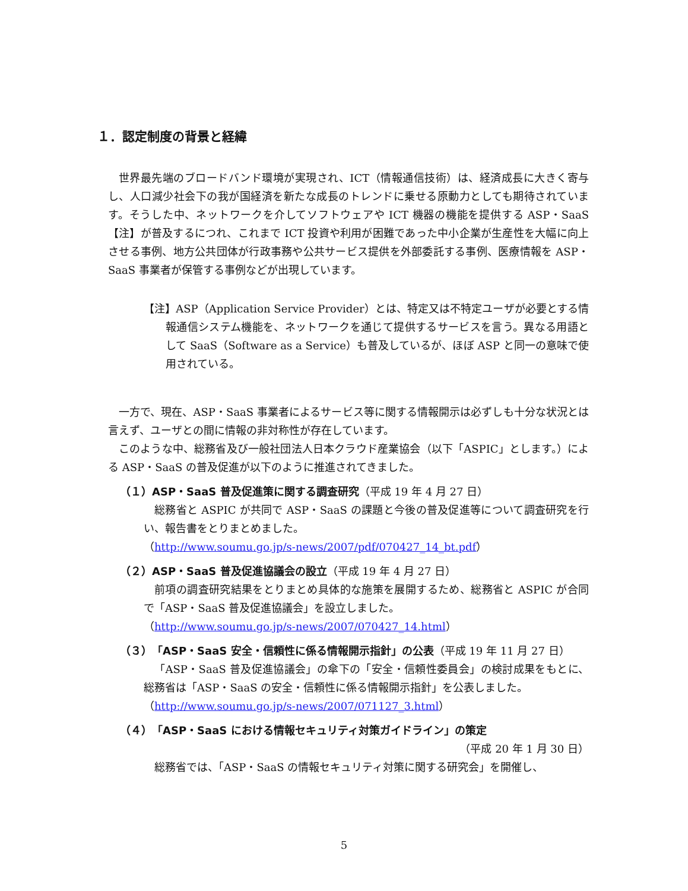１．認定制度の背景と経緯
世界最先端のブロードバンド環境が実現され、ICT（情報通信技術）は、経済成長に大きく寄与し、人口減少社会下の我が国経済を新たな成長のトレンドに乗せる原動力としても期待されています。そうした中、ネットワークを介してソフトウェアや ICT 機器の機能を提供する ASP・SaaS【注】が普及するにつれ、これまで ICT 投資や利用が困難であった中小企業が生産性を大幅に向上させる事例、地方公共団体が行政事務や公共サービス提供を外部委託する事例、医療情報を ASP・SaaS 事業者が保管する事例などが出現しています。
【注】ASP（Application Service Provider）とは、特定又は不特定ユーザが必要とする情報通信システム機能を、ネットワークを通じて提供するサービスを言う。異なる用語として SaaS（Software as a Service）も普及しているが、ほぼ ASP と同一の意味で使用されている。
一方で、現在、ASP・SaaS 事業者によるサービス等に関する情報開示は必ずしも十分な状況とは言えず、ユーザとの間に情報の非対称性が存在しています。
このような中、総務省及び一般社団法人日本クラウド産業協会（以下「ASPIC」とします。）による ASP・SaaS の普及促進が以下のように推進されてきました。
（１）ASP・SaaS 普及促進策に関する調査研究（平成 19 年 4 月 27 日）
総務省と ASPIC が共同で ASP・SaaS の課題と今後の普及促進等について調査研究を行い、報告書をとりまとめました。
（http://www.soumu.go.jp/s-news/2007/pdf/070427_14_bt.pdf）
（２）ASP・SaaS 普及促進協議会の設立（平成 19 年 4 月 27 日）
前項の調査研究結果をとりまとめ具体的な施策を展開するため、総務省と ASPIC が合同で「ASP・SaaS 普及促進協議会」を設立しました。
（http://www.soumu.go.jp/s-news/2007/070427_14.html）
（３）「ASP・SaaS 安全・信頼性に係る情報開示指針」の公表（平成 19 年 11 月 27 日）
「ASP・SaaS 普及促進協議会」の傘下の「安全・信頼性委員会」の検討成果をもとに、総務省は「ASP・SaaS の安全・信頼性に係る情報開示指針」を公表しました。
（http://www.soumu.go.jp/s-news/2007/071127_3.html）
（４）「ASP・SaaS における情報セキュリティ対策ガイドライン」の策定
（平成 20 年 1 月 30 日）
総務省では、「ASP・SaaS の情報セキュリティ対策に関する研究会」を開催し、
5